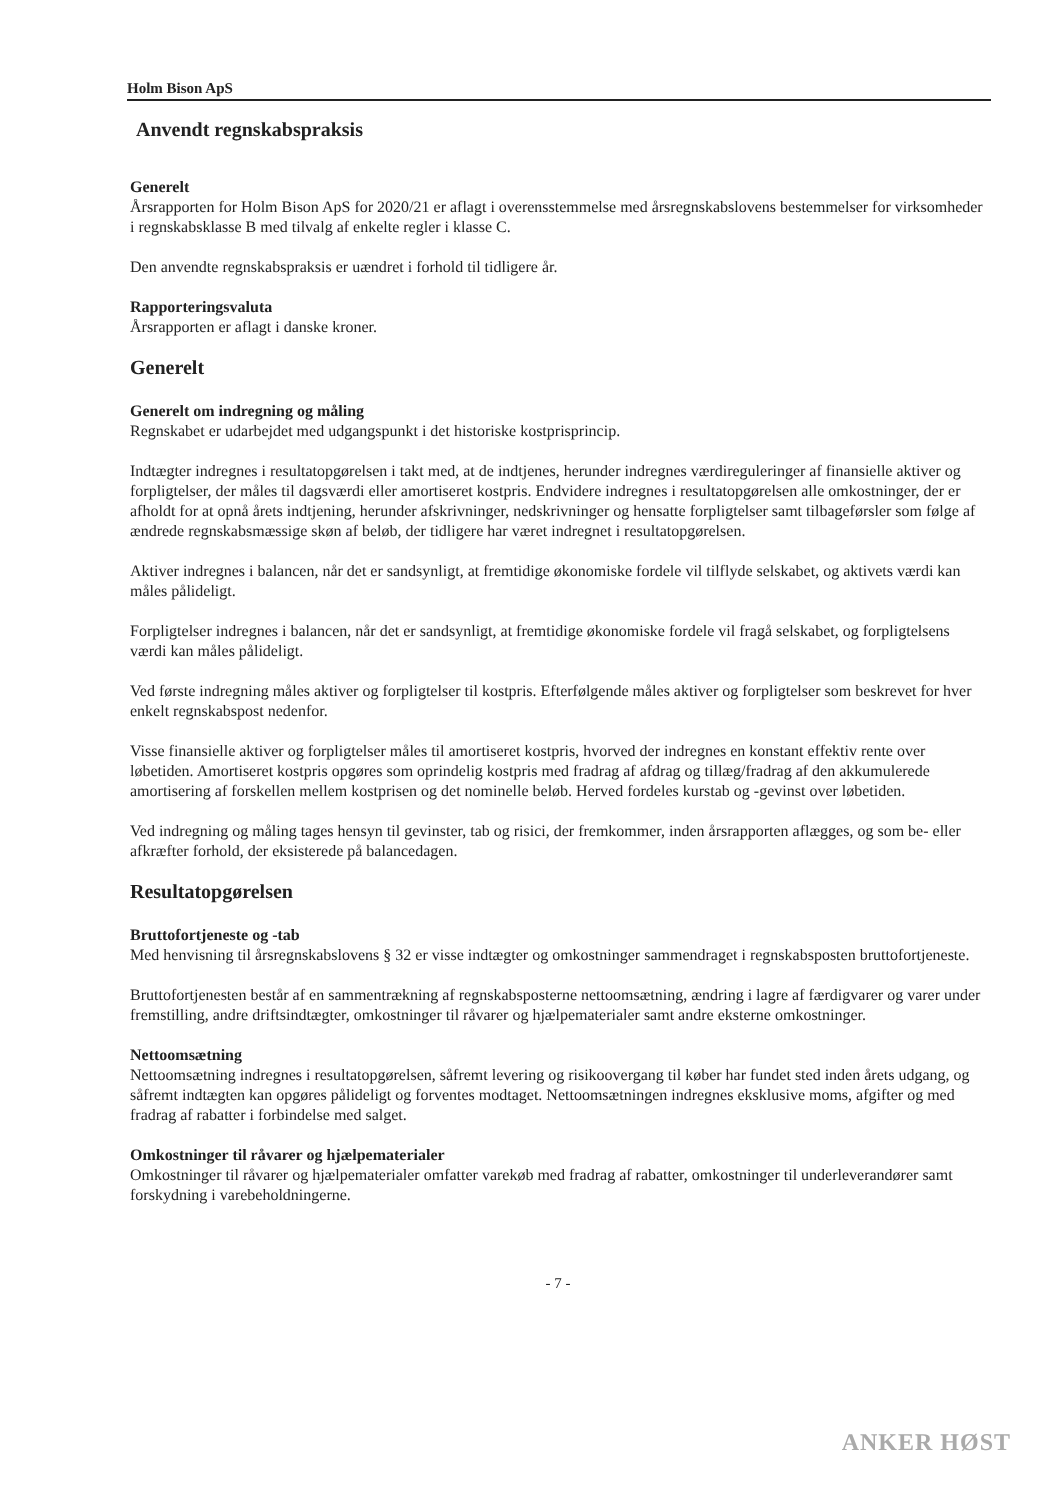Holm Bison ApS
Anvendt regnskabspraksis
Generelt
Årsrapporten for Holm Bison ApS for 2020/21 er aflagt i overensstemmelse med årsregnskabslovens bestemmelser for virksomheder i regnskabsklasse B med tilvalg af enkelte regler i klasse C.
Den anvendte regnskabspraksis er uændret i forhold til tidligere år.
Rapporteringsvaluta
Årsrapporten er aflagt i danske kroner.
Generelt
Generelt om indregning og måling
Regnskabet er udarbejdet med udgangspunkt i det historiske kostprisprincip.
Indtægter indregnes i resultatopgørelsen i takt med, at de indtjenes, herunder indregnes værdireguleringer af finansielle aktiver og forpligtelser, der måles til dagsværdi eller amortiseret kostpris. Endvidere indregnes i resultatopgørelsen alle omkostninger, der er afholdt for at opnå årets indtjening, herunder afskrivninger, nedskrivninger og hensatte forpligtelser samt tilbageførsler som følge af ændrede regnskabsmæssige skøn af beløb, der tidligere har været indregnet i resultatopgørelsen.
Aktiver indregnes i balancen, når det er sandsynligt, at fremtidige økonomiske fordele vil tilflyde selskabet, og aktivets værdi kan måles pålideligt.
Forpligtelser indregnes i balancen, når det er sandsynligt, at fremtidige økonomiske fordele vil fragå selskabet, og forpligtelsens værdi kan måles pålideligt.
Ved første indregning måles aktiver og forpligtelser til kostpris. Efterfølgende måles aktiver og forpligtelser som beskrevet for hver enkelt regnskabspost nedenfor.
Visse finansielle aktiver og forpligtelser måles til amortiseret kostpris, hvorved der indregnes en konstant effektiv rente over løbetiden. Amortiseret kostpris opgøres som oprindelig kostpris med fradrag af afdrag og tillæg/fradrag af den akkumulerede amortisering af forskellen mellem kostprisen og det nominelle beløb. Herved fordeles kurstab og -gevinst over løbetiden.
Ved indregning og måling tages hensyn til gevinster, tab og risici, der fremkommer, inden årsrapporten aflægges, og som be- eller afkræfter forhold, der eksisterede på balancedagen.
Resultatopgørelsen
Bruttofortjeneste og -tab
Med henvisning til årsregnskabslovens § 32 er visse indtægter og omkostninger sammendraget i regnskabsposten bruttofortjeneste.
Bruttofortjenesten består af en sammentrækning af regnskabsposterne nettoomsætning, ændring i lagre af færdigvarer og varer under fremstilling, andre driftsindtægter, omkostninger til råvarer og hjælpematerialer samt andre eksterne omkostninger.
Nettoomsætning
Nettoomsætning indregnes i resultatopgørelsen, såfremt levering og risikoovergang til køber har fundet sted inden årets udgang, og såfremt indtægten kan opgøres pålideligt og forventes modtaget. Nettoomsætningen indregnes eksklusive moms, afgifter og med fradrag af rabatter i forbindelse med salget.
Omkostninger til råvarer og hjælpematerialer
Omkostninger til råvarer og hjælpematerialer omfatter varekøb med fradrag af rabatter, omkostninger til underleverandører samt forskydning i varebeholdningerne.
- 7 -
ANKER HØST